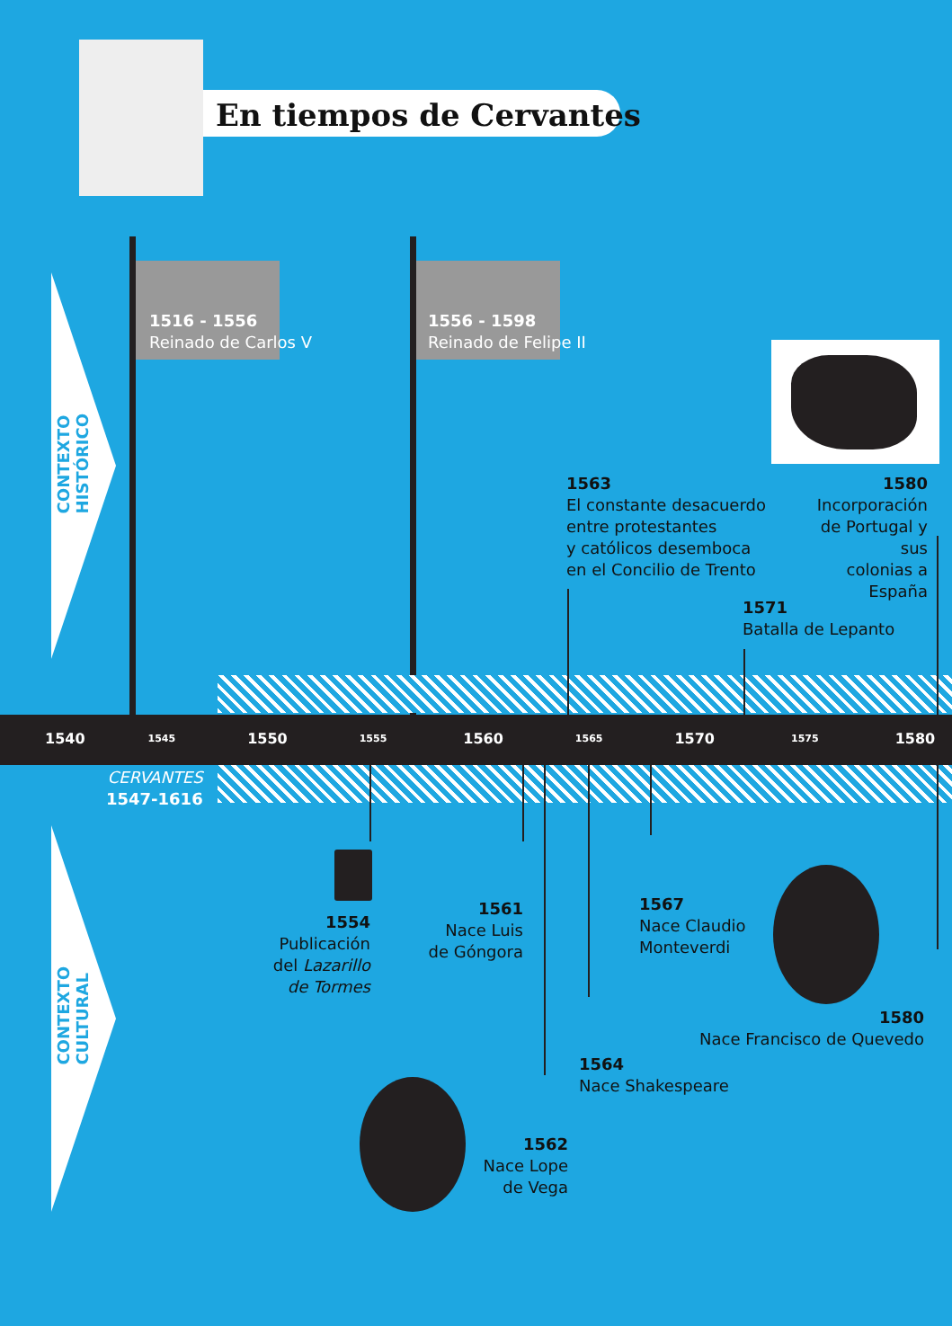En tiempos de Cervantes
CONTEXTO
HISTÓRICO
CONTEXTO
CULTURAL
1516 - 1556
Reinado de Carlos V
1556 - 1598
Reinado de Felipe II
1540 1545 1550 1555 1560 1565 1570 1575 1580
CERVANTES
1547-1616
1563
El constante desacuerdo
entre protestantes
y católicos desemboca
en el Concilio de Trento
1580
Incorporación
de Portugal y sus
colonias a España
1571
Batalla de Lepanto
1554
Publicación
del Lazarillo
de Tormes
1561
Nace Luis
de Góngora
1567
Nace Claudio
Monteverdi
1564
Nace Shakespeare
1580
Nace Francisco de Quevedo
1562
Nace Lope
de Vega